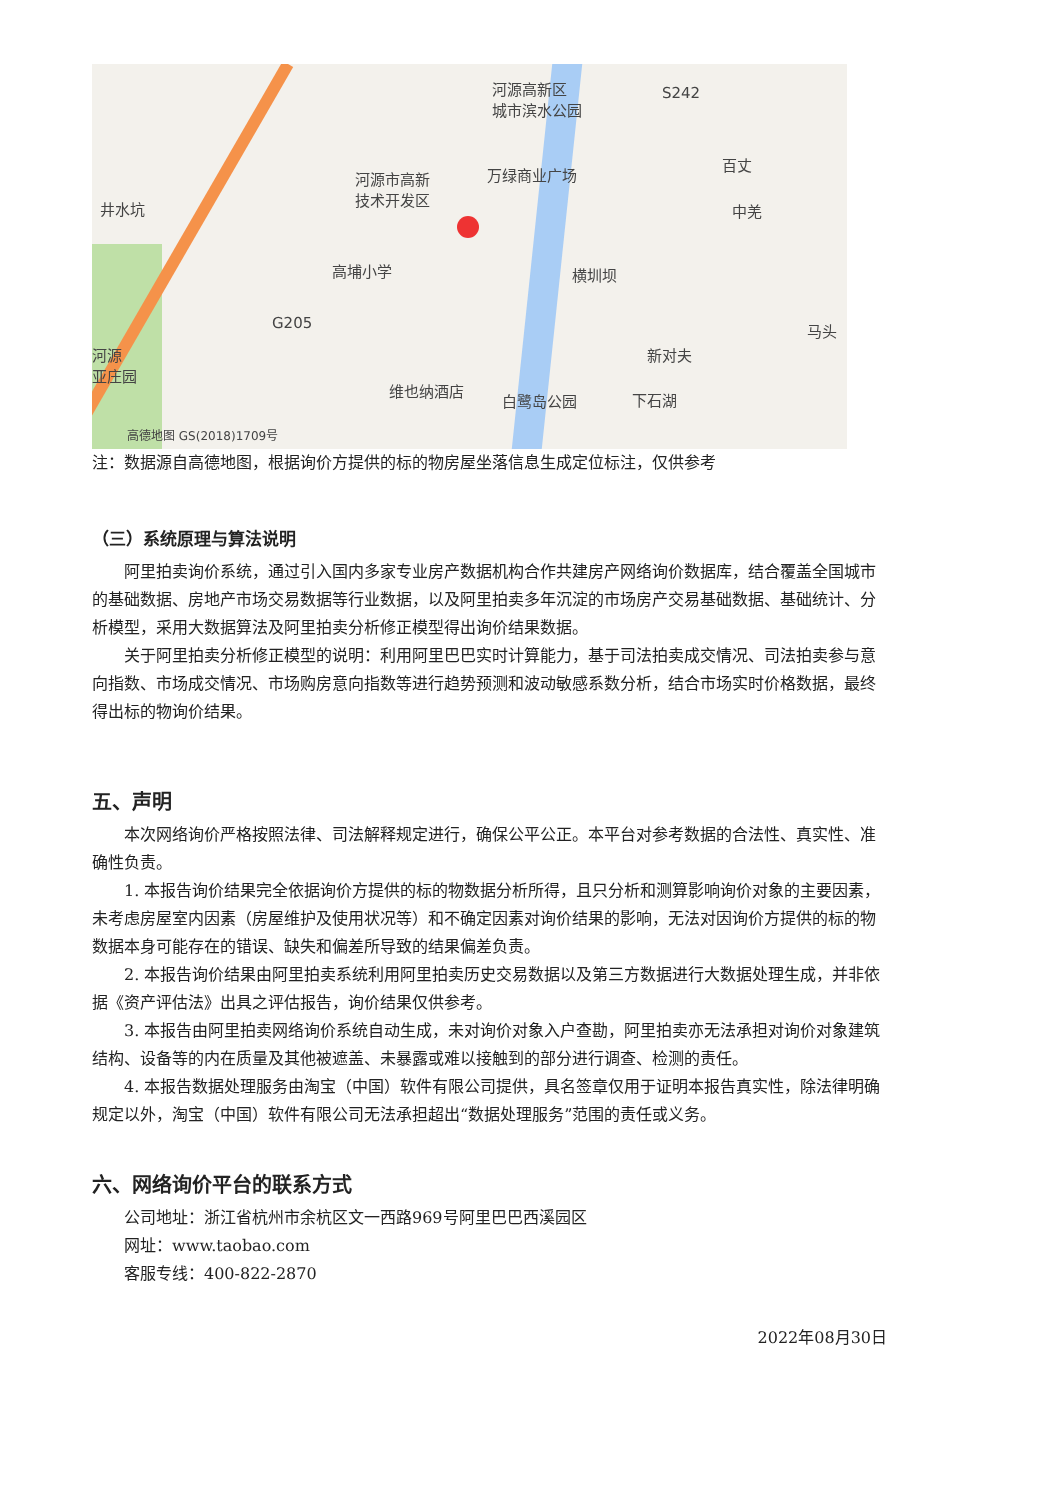河源高新区
城市滨水公园
S242
万绿商业广场 河源市高新
技术开发区
井水坑
百丈
中羌
高埔小学 横圳坝
G205 马头
新对夫
维也纳酒店
白鹭岛公园 下石湖
河源
亚庄园
高德地图 GS(2018)1709号
注：数据源自高德地图，根据询价方提供的标的物房屋坐落信息生成定位标注，仅供参考
（三）系统原理与算法说明
阿里拍卖询价系统，通过引入国内多家专业房产数据机构合作共建房产网络询价数据库，结合覆盖全国城市的基础数据、房地产市场交易数据等行业数据，以及阿里拍卖多年沉淀的市场房产交易基础数据、基础统计、分析模型，采用大数据算法及阿里拍卖分析修正模型得出询价结果数据。
关于阿里拍卖分析修正模型的说明：利用阿里巴巴实时计算能力，基于司法拍卖成交情况、司法拍卖参与意向指数、市场成交情况、市场购房意向指数等进行趋势预测和波动敏感系数分析，结合市场实时价格数据，最终得出标的物询价结果。
五、声明
本次网络询价严格按照法律、司法解释规定进行，确保公平公正。本平台对参考数据的合法性、真实性、准确性负责。
1. 本报告询价结果完全依据询价方提供的标的物数据分析所得，且只分析和测算影响询价对象的主要因素，未考虑房屋室内因素（房屋维护及使用状况等）和不确定因素对询价结果的影响，无法对因询价方提供的标的物数据本身可能存在的错误、缺失和偏差所导致的结果偏差负责。
2. 本报告询价结果由阿里拍卖系统利用阿里拍卖历史交易数据以及第三方数据进行大数据处理生成，并非依据《资产评估法》出具之评估报告，询价结果仅供参考。
3. 本报告由阿里拍卖网络询价系统自动生成，未对询价对象入户查勘，阿里拍卖亦无法承担对询价对象建筑结构、设备等的内在质量及其他被遮盖、未暴露或难以接触到的部分进行调查、检测的责任。
4. 本报告数据处理服务由淘宝（中国）软件有限公司提供，具名签章仅用于证明本报告真实性，除法律明确规定以外，淘宝（中国）软件有限公司无法承担超出“数据处理服务”范围的责任或义务。
六、网络询价平台的联系方式
公司地址：浙江省杭州市余杭区文一西路969号阿里巴巴西溪园区
网址：www.taobao.com
客服专线：400-822-2870
2022年08月30日